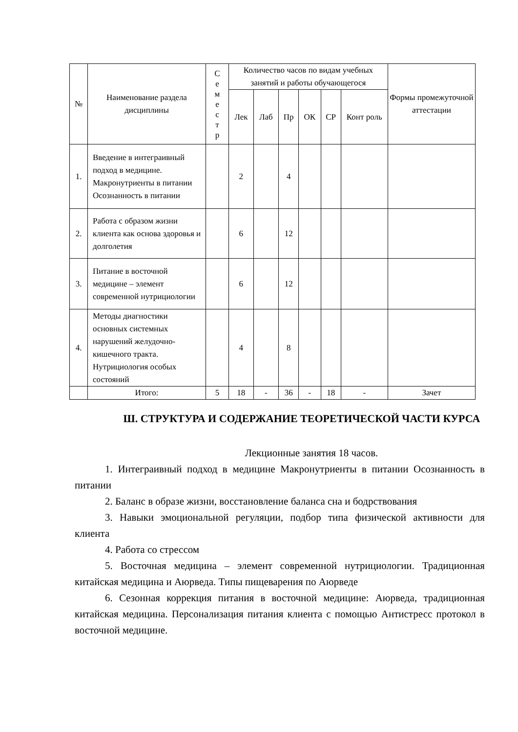| № | Наименование раздела дисциплины | С е м е с т р | Количество часов по видам учебных занятий и работы обучающегося | | | | | | Формы промежуточной аттестации |
| --- | --- | --- | --- | --- | --- | --- | --- | --- | --- |
| | | | Лек | Лаб | Пр | ОК | СР | Конт роль | |
| 1. | Введение в интеграивный подход в медицине. Макронутриенты в питании Осознанность в питании | | 2 | | 4 | | | | |
| 2. | Работа с образом жизни клиента как основа здоровья и долголетия | | 6 | | 12 | | | | |
| 3. | Питание в восточной медицине – элемент современной нутрициологии | | 6 | | 12 | | | | |
| 4. | Методы диагностики основных системных нарушений желудочно-кишечного тракта. Нутрициология особых состояний | | 4 | | 8 | | | | |
| | Итого: | 5 | 18 | - | 36 | - | 18 | - | Зачет |
Ш. СТРУКТУРА И СОДЕРЖАНИЕ ТЕОРЕТИЧЕСКОЙ ЧАСТИ КУРСА
Лекционные занятия 18 часов.
1. Интеграивный подход в медицине Макронутриенты в питании Осознанность в питании
2. Баланс в образе жизни, восстановление баланса сна и бодрствования
3. Навыки эмоциональной регуляции, подбор типа физической активности для клиента
4. Работа со стрессом
5. Восточная медицина – элемент современной нутрициологии. Традиционная китайская медицина и Аюрведа. Типы пищеварения по Аюрведе
6. Сезонная коррекция питания в восточной медицине: Аюрведа, традиционная китайская медицина. Персонализация питания клиента с помощью Антистресс протокол в восточной медицине.